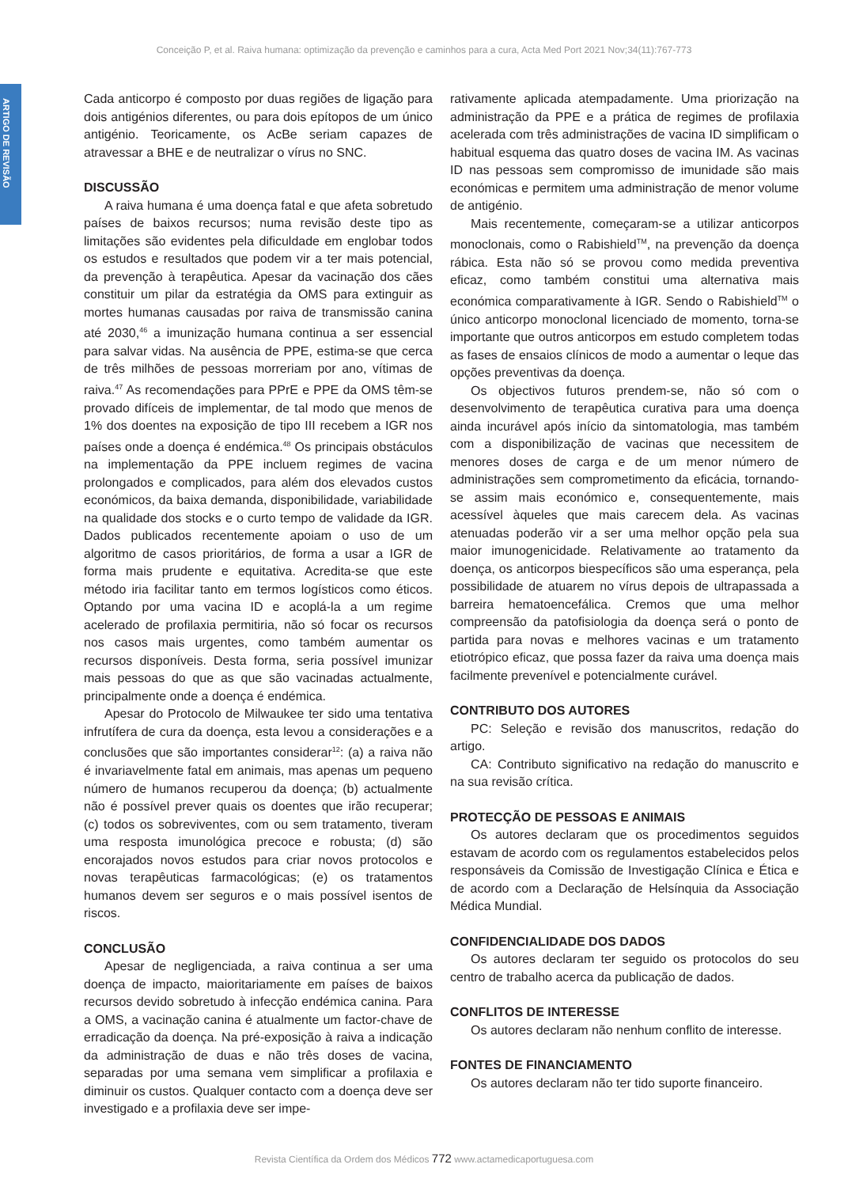Conceição P, et al. Raiva humana: optimização da prevenção e caminhos para a cura, Acta Med Port 2021 Nov;34(11):767-773
ARTIGO DE REVISÃO
Cada anticorpo é composto por duas regiões de ligação para dois antigénios diferentes, ou para dois epítopos de um único antigénio. Teoricamente, os AcBe seriam capazes de atravessar a BHE e de neutralizar o vírus no SNC.
DISCUSSÃO
A raiva humana é uma doença fatal e que afeta sobretudo países de baixos recursos; numa revisão deste tipo as limitações são evidentes pela dificuldade em englobar todos os estudos e resultados que podem vir a ter mais potencial, da prevenção à terapêutica. Apesar da vacinação dos cães constituir um pilar da estratégia da OMS para extinguir as mortes humanas causadas por raiva de transmissão canina até 2030,<sup>46</sup> a imunização humana continua a ser essencial para salvar vidas. Na ausência de PPE, estima-se que cerca de três milhões de pessoas morreriam por ano, vítimas de raiva.<sup>47</sup> As recomendações para PPrE e PPE da OMS têm-se provado difíceis de implementar, de tal modo que menos de 1% dos doentes na exposição de tipo III recebem a IGR nos países onde a doença é endémica.<sup>48</sup> Os principais obstáculos na implementação da PPE incluem regimes de vacina prolongados e complicados, para além dos elevados custos económicos, da baixa demanda, disponibilidade, variabilidade na qualidade dos stocks e o curto tempo de validade da IGR. Dados publicados recentemente apoiam o uso de um algoritmo de casos prioritários, de forma a usar a IGR de forma mais prudente e equitativa. Acredita-se que este método iria facilitar tanto em termos logísticos como éticos. Optando por uma vacina ID e acoplá-la a um regime acelerado de profilaxia permitiria, não só focar os recursos nos casos mais urgentes, como também aumentar os recursos disponíveis. Desta forma, seria possível imunizar mais pessoas do que as que são vacinadas actualmente, principalmente onde a doença é endémica.
Apesar do Protocolo de Milwaukee ter sido uma tentativa infrutífera de cura da doença, esta levou a considerações e a conclusões que são importantes considerar<sup>12</sup>: (a) a raiva não é invariavelmente fatal em animais, mas apenas um pequeno número de humanos recuperou da doença; (b) actualmente não é possível prever quais os doentes que irão recuperar; (c) todos os sobreviventes, com ou sem tratamento, tiveram uma resposta imunológica precoce e robusta; (d) são encorajados novos estudos para criar novos protocolos e novas terapêuticas farmacológicas; (e) os tratamentos humanos devem ser seguros e o mais possível isentos de riscos.
CONCLUSÃO
Apesar de negligenciada, a raiva continua a ser uma doença de impacto, maioritariamente em países de baixos recursos devido sobretudo à infecção endémica canina. Para a OMS, a vacinação canina é atualmente um factor-chave de erradicação da doença. Na pré-exposição à raiva a indicação da administração de duas e não três doses de vacina, separadas por uma semana vem simplificar a profilaxia e diminuir os custos. Qualquer contacto com a doença deve ser investigado e a profilaxia deve ser impe-
rativamente aplicada atempadamente. Uma priorização na administração da PPE e a prática de regimes de profilaxia acelerada com três administrações de vacina ID simplificam o habitual esquema das quatro doses de vacina IM. As vacinas ID nas pessoas sem compromisso de imunidade são mais económicas e permitem uma administração de menor volume de antigénio.
Mais recentemente, começaram-se a utilizar anticorpos monoclonais, como o Rabishield<sup>TM</sup>, na prevenção da doença rábica. Esta não só se provou como medida preventiva eficaz, como também constitui uma alternativa mais económica comparativamente à IGR. Sendo o Rabishield<sup>TM</sup> o único anticorpo monoclonal licenciado de momento, torna-se importante que outros anticorpos em estudo completem todas as fases de ensaios clínicos de modo a aumentar o leque das opções preventivas da doença.
Os objectivos futuros prendem-se, não só com o desenvolvimento de terapêutica curativa para uma doença ainda incurável após início da sintomatologia, mas também com a disponibilização de vacinas que necessitem de menores doses de carga e de um menor número de administrações sem comprometimento da eficácia, tornando-se assim mais económico e, consequentemente, mais acessível àqueles que mais carecem dela. As vacinas atenuadas poderão vir a ser uma melhor opção pela sua maior imunogenicidade. Relativamente ao tratamento da doença, os anticorpos biespecíficos são uma esperança, pela possibilidade de atuarem no vírus depois de ultrapassada a barreira hematoencefálica. Cremos que uma melhor compreensão da patofisiologia da doença será o ponto de partida para novas e melhores vacinas e um tratamento etiotrópico eficaz, que possa fazer da raiva uma doença mais facilmente prevenível e potencialmente curável.
CONTRIBUTO DOS AUTORES
PC: Seleção e revisão dos manuscritos, redação do artigo.
CA: Contributo significativo na redação do manuscrito e na sua revisão crítica.
PROTECÇÃO DE PESSOAS E ANIMAIS
Os autores declaram que os procedimentos seguidos estavam de acordo com os regulamentos estabelecidos pelos responsáveis da Comissão de Investigação Clínica e Ética e de acordo com a Declaração de Helsínquia da Associação Médica Mundial.
CONFIDENCIALIDADE DOS DADOS
Os autores declaram ter seguido os protocolos do seu centro de trabalho acerca da publicação de dados.
CONFLITOS DE INTERESSE
Os autores declaram não nenhum conflito de interesse.
FONTES DE FINANCIAMENTO
Os autores declaram não ter tido suporte financeiro.
Revista Científica da Ordem dos Médicos 772 www.actamedicaportuguesa.com